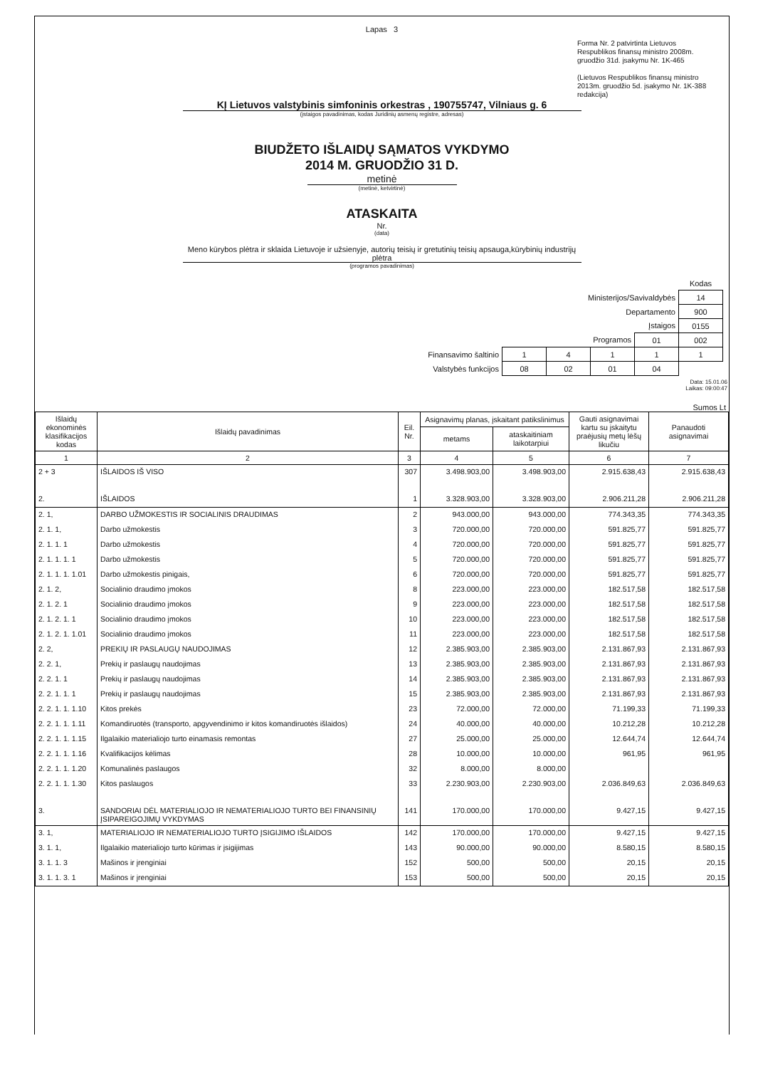Lapas 3
Forma Nr. 2 patvirtinta Lietuvos Respublikos finansų ministro 2008m. gruodžio 31d. įsakymu Nr. 1K-465
(Lietuvos Respublikos finansų ministro
2013m. gruodžio 5d. įsakymo Nr. 1K-388 redakcija)
KĮ Lietuvos valstybinis simfoninis orkestras , 190755747, Vilniaus g. 6
(įstaigos pavadinimas, kodas Juridinių asmenų registre, adresas)
BIUDŽETO IŠLAIDŲ SĄMATOS VYKDYMO
2014 M. GRUODŽIO 31 D.
metinė
(metinė, ketvirtinė)
ATASKAITA
Nr.
(data)
Meno kūrybos plėtra ir sklaida Lietuvoje ir užsienyje, autorių teisių ir gretutinių teisių apsauga,kūrybinių industrijų plėtra
(programos pavadinimas)
| | | | | | Kodas |
| Ministerijos/Savivaldybės | | | | | 14 |
| Departamento | | | | | 900 |
| Įstaigos | | | | | 0155 |
| Programos | | | | 01 | 002 |
| Finansavimo šaltinio | 1 | 4 | 1 | 1 | 1 |
| Valstybės funkcijos | 08 | 02 | 01 | 04 | |
Data: 15.01.06
Laikas: 09:00:47
Sumos Lt
| Išlaidų ekonominės klasifikacijos kodas | Išlaidų pavadinimas | Eil. Nr. | Asignavimų planas, įskaitant patikslinimus | | Gauti asignavimai kartu su įskaitytu praėjusių metų lėšų likučiu | Panaudoti asignavimai |
| --- | --- | --- | --- | --- | --- | --- |
| | | | metams | ataskaitiniam laikotarpiui | | |
| 1 | 2 | 3 | 4 | 5 | 6 | 7 |
| 2 + 3 | IŠLAIDOS IŠ VISO | 307 | 3.498.903,00 | 3.498.903,00 | 2.915.638,43 | 2.915.638,43 |
| 2. | IŠLAIDOS | 1 | 3.328.903,00 | 3.328.903,00 | 2.906.211,28 | 2.906.211,28 |
| 2. 1, | DARBO UŽMOKESTIS IR SOCIALINIS DRAUDIMAS | 2 | 943.000,00 | 943.000,00 | 774.343,35 | 774.343,35 |
| 2. 1. 1, | Darbo užmokestis | 3 | 720.000,00 | 720.000,00 | 591.825,77 | 591.825,77 |
| 2. 1. 1. 1 | Darbo užmokestis | 4 | 720.000,00 | 720.000,00 | 591.825,77 | 591.825,77 |
| 2. 1. 1. 1. 1 | Darbo užmokestis | 5 | 720.000,00 | 720.000,00 | 591.825,77 | 591.825,77 |
| 2. 1. 1. 1. 1.01 | Darbo užmokestis pinigais, | 6 | 720.000,00 | 720.000,00 | 591.825,77 | 591.825,77 |
| 2. 1. 2, | Socialinio draudimo įmokos | 8 | 223.000,00 | 223.000,00 | 182.517,58 | 182.517,58 |
| 2. 1. 2. 1 | Socialinio draudimo įmokos | 9 | 223.000,00 | 223.000,00 | 182.517,58 | 182.517,58 |
| 2. 1. 2. 1. 1 | Socialinio draudimo įmokos | 10 | 223.000,00 | 223.000,00 | 182.517,58 | 182.517,58 |
| 2. 1. 2. 1. 1.01 | Socialinio draudimo įmokos | 11 | 223.000,00 | 223.000,00 | 182.517,58 | 182.517,58 |
| 2. 2, | PREKIŲ IR PASLAUGŲ NAUDOJIMAS | 12 | 2.385.903,00 | 2.385.903,00 | 2.131.867,93 | 2.131.867,93 |
| 2. 2. 1, | Prekių ir paslaugų naudojimas | 13 | 2.385.903,00 | 2.385.903,00 | 2.131.867,93 | 2.131.867,93 |
| 2. 2. 1. 1 | Prekių ir paslaugų naudojimas | 14 | 2.385.903,00 | 2.385.903,00 | 2.131.867,93 | 2.131.867,93 |
| 2. 2. 1. 1. 1 | Prekių ir paslaugų naudojimas | 15 | 2.385.903,00 | 2.385.903,00 | 2.131.867,93 | 2.131.867,93 |
| 2. 2. 1. 1. 1.10 | Kitos prekės | 23 | 72.000,00 | 72.000,00 | 71.199,33 | 71.199,33 |
| 2. 2. 1. 1. 1.11 | Komandiruotės (transporto, apgyvendinimo ir kitos komandiruotės išlaidos) | 24 | 40.000,00 | 40.000,00 | 10.212,28 | 10.212,28 |
| 2. 2. 1. 1. 1.15 | Ilgalaikio materialiojo turto einamasis remontas | 27 | 25.000,00 | 25.000,00 | 12.644,74 | 12.644,74 |
| 2. 2. 1. 1. 1.16 | Kvalifikacijos kėlimas | 28 | 10.000,00 | 10.000,00 | 961,95 | 961,95 |
| 2. 2. 1. 1. 1.20 | Komunalinės paslaugos | 32 | 8.000,00 | 8.000,00 | | |
| 2. 2. 1. 1. 1.30 | Kitos paslaugos | 33 | 2.230.903,00 | 2.230.903,00 | 2.036.849,63 | 2.036.849,63 |
| 3. | SANDORIAI DĖL MATERIALIOJO IR NEMATERIALIOJO TURTO BEI FINANSINIŲ ĮSIPAREIGOJIMŲ VYKDYMAS | 141 | 170.000,00 | 170.000,00 | 9.427,15 | 9.427,15 |
| 3. 1, | MATERIALIOJO IR NEMATERIALIOJO TURTO ĮSIGIJIMO IŠLAIDOS | 142 | 170.000,00 | 170.000,00 | 9.427,15 | 9.427,15 |
| 3. 1. 1, | Ilgalaikio materialiojo turto kūrimas ir įsigijimas | 143 | 90.000,00 | 90.000,00 | 8.580,15 | 8.580,15 |
| 3. 1. 1. 3 | Mašinos ir įrenginiai | 152 | 500,00 | 500,00 | 20,15 | 20,15 |
| 3. 1. 1. 3. 1 | Mašinos ir įrenginiai | 153 | 500,00 | 500,00 | 20,15 | 20,15 |